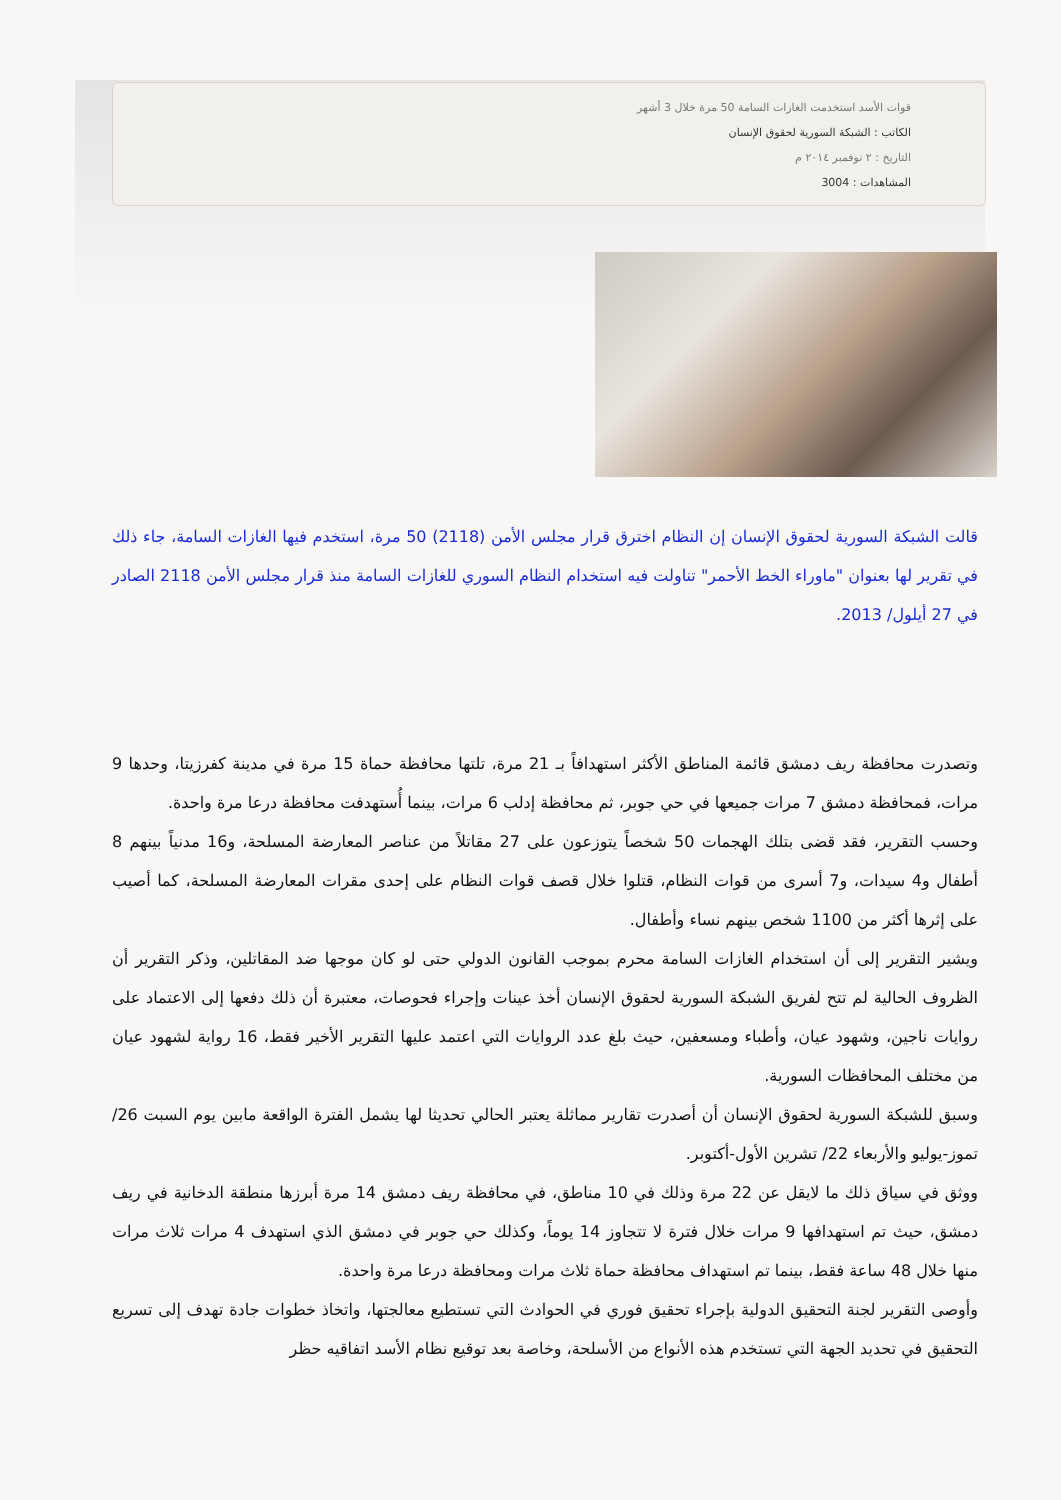قوات الأسد استخدمت الغازات السامة 50 مرة خلال 3 أشهر
الكاتب : الشبكة السورية لحقوق الإنسان
التاريخ : ٢ نوفمبر ٢٠١٤ م
المشاهدات : 3004
قالت الشبكة السورية لحقوق الإنسان إن النظام اخترق قرار مجلس الأمن (2118) 50 مرة، استخدم فيها الغازات السامة، جاء ذلك في تقرير لها بعنوان "ماوراء الخط الأحمر" تناولت فيه استخدام النظام السوري للغازات السامة منذ قرار مجلس الأمن 2118 الصادر في 27 أيلول/ 2013.
وتصدرت محافظة ريف دمشق قائمة المناطق الأكثر استهدافاً بـ 21 مرة، تلتها محافظة حماة 15 مرة في مدينة كفرزيتا، وحدها 9 مرات، فمحافظة دمشق 7 مرات جميعها في حي جوبر، ثم محافظة إدلب 6 مرات، بينما أُستهدفت محافظة درعا مرة واحدة.
وحسب التقرير، فقد قضى بتلك الهجمات 50 شخصاً يتوزعون على 27 مقاتلاً من عناصر المعارضة المسلحة، و16 مدنياً بينهم 8 أطفال و4 سيدات، و7 أسرى من قوات النظام، قتلوا خلال قصف قوات النظام على إحدى مقرات المعارضة المسلحة، كما أصيب على إثرها أكثر من 1100 شخص بينهم نساء وأطفال.
ويشير التقرير إلى أن استخدام الغازات السامة محرم بموجب القانون الدولي حتى لو كان موجها ضد المقاتلين، وذكر التقرير أن الظروف الحالية لم تتح لفريق الشبكة السورية لحقوق الإنسان أخذ عينات وإجراء فحوصات، معتبرة أن ذلك دفعها إلى الاعتماد على روايات ناجين، وشهود عيان، وأطباء ومسعفين، حيث بلغ عدد الروايات التي اعتمد عليها التقرير الأخير فقط، 16 رواية لشهود عيان من مختلف المحافظات السورية.
وسبق للشبكة السورية لحقوق الإنسان أن أصدرت تقارير مماثلة يعتبر الحالي تحديثا لها يشمل الفترة الواقعة مابين يوم السبت 26/ تموز-يوليو والأربعاء 22/ تشرين الأول-أكتوبر.
ووثق في سياق ذلك ما لايقل عن 22 مرة وذلك في 10 مناطق، في محافظة ريف دمشق 14 مرة أبرزها منطقة الدخانية في ريف دمشق، حيث تم استهدافها 9 مرات خلال فترة لا تتجاوز 14 يوماً، وكذلك حي جوبر في دمشق الذي استهدف 4 مرات ثلاث مرات منها خلال 48 ساعة فقط، بينما تم استهداف محافظة حماة ثلاث مرات ومحافظة درعا مرة واحدة.
وأوصى التقرير لجنة التحقيق الدولية بإجراء تحقيق فوري في الحوادث التي تستطيع معالجتها، واتخاذ خطوات جادة تهدف إلى تسريع التحقيق في تحديد الجهة التي تستخدم هذه الأنواع من الأسلحة، وخاصة بعد توقيع نظام الأسد اتفاقيه حظر